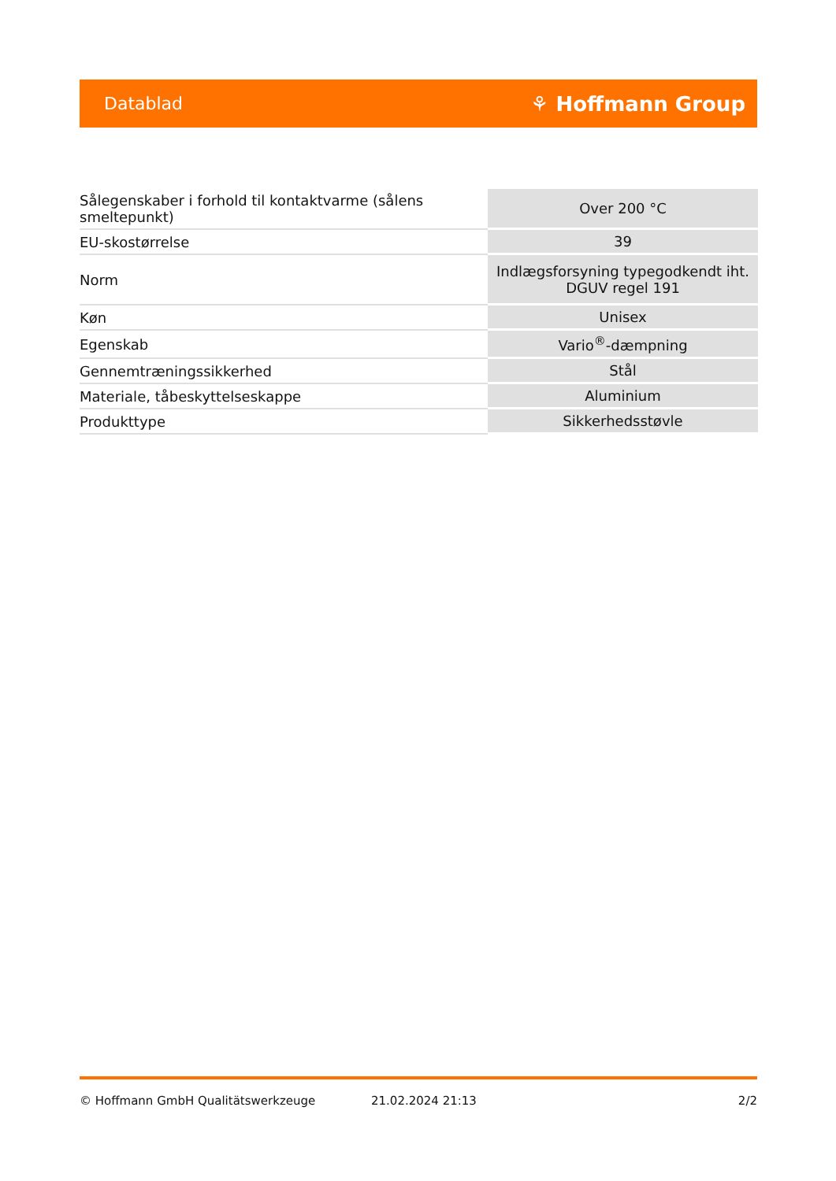Datablad ⚘ Hoffmann Group
| Sålegenskaber i forhold til kontaktvarme (sålens smeltepunkt) | Over 200 °C |
| EU-skostørrelse | 39 |
| Norm | Indlægsforsyning typegodkendt iht. DGUV regel 191 |
| Køn | Unisex |
| Egenskab | Vario<sup>®</sup>-dæmpning |
| Gennemtræningssikkerhed | Stål |
| Materiale, tåbeskyttelseskappe | Aluminium |
| Produkttype | Sikkerhedsstøvle |
© Hoffmann GmbH Qualitätswerkzeuge 21.02.2024 21:13 2/2